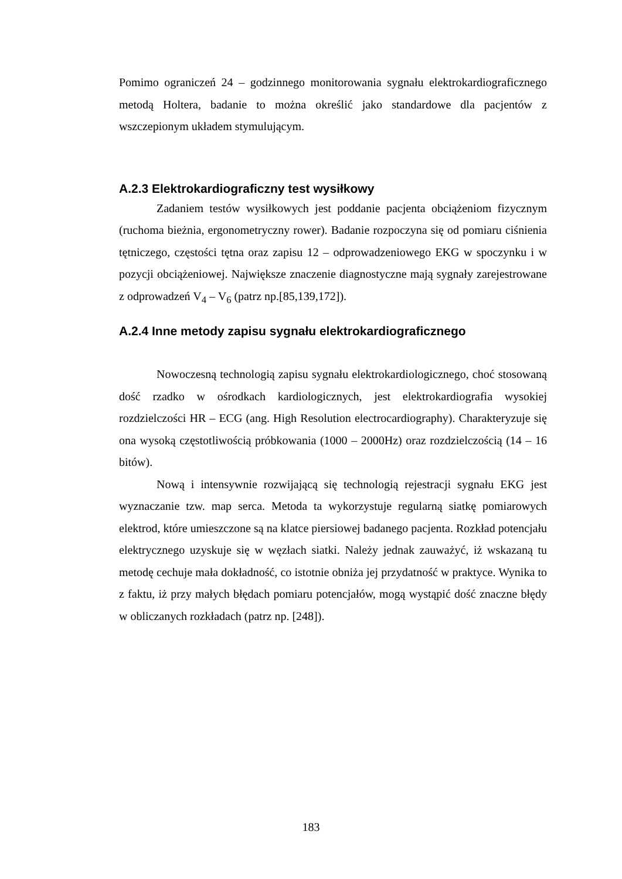Pomimo ograniczeń 24 – godzinnego monitorowania sygnału elektrokardiograficznego metodą Holtera, badanie to można określić jako standardowe dla pacjentów z wszczepionym układem stymulującym.
A.2.3 Elektrokardiograficzny test wysiłkowy
Zadaniem testów wysiłkowych jest poddanie pacjenta obciążeniom fizycznym (ruchoma bieżnia, ergonometryczny rower). Badanie rozpoczyna się od pomiaru ciśnienia tętniczego, częstości tętna oraz zapisu 12 – odprowadzeniowego EKG w spoczynku i w pozycji obciążeniowej. Największe znaczenie diagnostyczne mają sygnały zarejestrowane z odprowadzeń V<sub>4</sub> – V<sub>6</sub> (patrz np.[85,139,172]).
A.2.4 Inne metody zapisu sygnału elektrokardiograficznego
Nowoczesną technologią zapisu sygnału elektrokardiologicznego, choć stosowaną dość rzadko w ośrodkach kardiologicznych, jest elektrokardiografia wysokiej rozdzielczości HR – ECG (ang. High Resolution electrocardiography). Charakteryzuje się ona wysoką częstotliwością próbkowania (1000 – 2000Hz) oraz rozdzielczością (14 – 16 bitów).
Nową i intensywnie rozwijającą się technologią rejestracji sygnału EKG jest wyznaczanie tzw. map serca. Metoda ta wykorzystuje regularną siatkę pomiarowych elektrod, które umieszczone są na klatce piersiowej badanego pacjenta. Rozkład potencjału elektrycznego uzyskuje się w węzłach siatki. Należy jednak zauważyć, iż wskazaną tu metodę cechuje mała dokładność, co istotnie obniża jej przydatność w praktyce. Wynika to z faktu, iż przy małych błędach pomiaru potencjałów, mogą wystąpić dość znaczne błędy w obliczanych rozkładach (patrz np. [248]).
183